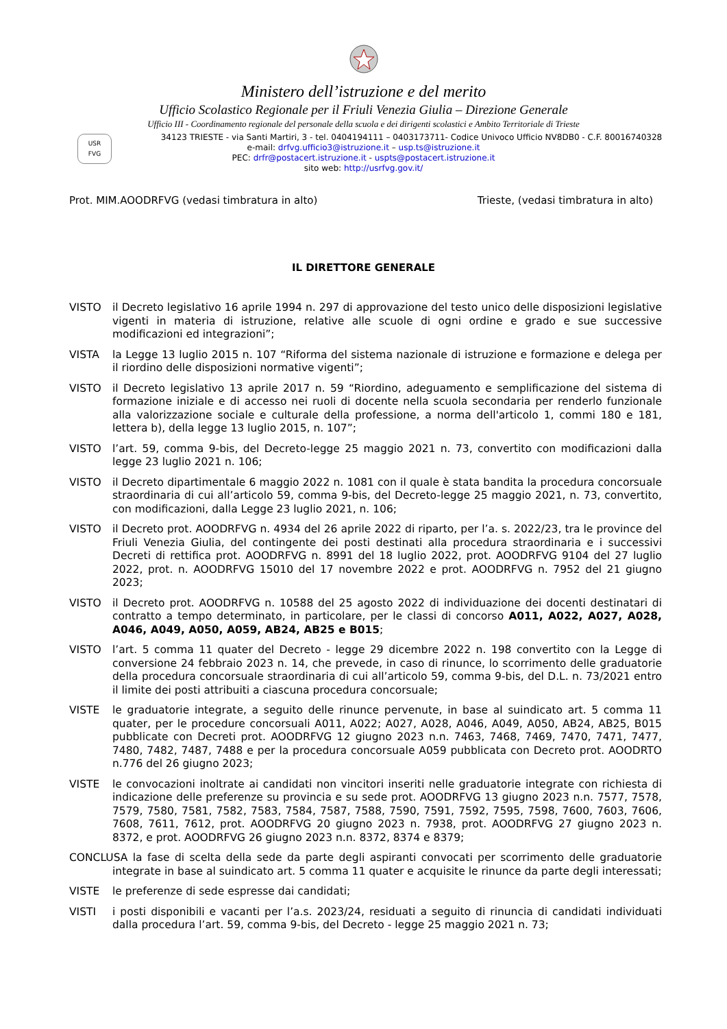Ministero dell’istruzione e del merito
Ufficio Scolastico Regionale per il Friuli Venezia Giulia – Direzione Generale
Ufficio III - Coordinamento regionale del personale della scuola e dei dirigenti scolastici e Ambito Territoriale di Trieste
USR FVG
34123 TRIESTE - via Santi Martiri, 3 - tel. 0404194111 – 0403173711- Codice Univoco Ufficio NV8DB0 - C.F. 80016740328
e-mail: drfvg.ufficio3@istruzione.it – usp.ts@istruzione.it
PEC: drfr@postacert.istruzione.it - uspts@postacert.istruzione.it
sito web: http://usrfvg.gov.it/
Prot. MIM.AOODRFVG (vedasi timbratura in alto) Trieste, (vedasi timbratura in alto)
IL DIRETTORE GENERALE
VISTO il Decreto legislativo 16 aprile 1994 n. 297 di approvazione del testo unico delle disposizioni legislative vigenti in materia di istruzione, relative alle scuole di ogni ordine e grado e sue successive modificazioni ed integrazioni”;
VISTA la Legge 13 luglio 2015 n. 107 “Riforma del sistema nazionale di istruzione e formazione e delega per il riordino delle disposizioni normative vigenti”;
VISTO il Decreto legislativo 13 aprile 2017 n. 59 “Riordino, adeguamento e semplificazione del sistema di formazione iniziale e di accesso nei ruoli di docente nella scuola secondaria per renderlo funzionale alla valorizzazione sociale e culturale della professione, a norma dell'articolo 1, commi 180 e 181, lettera b), della legge 13 luglio 2015, n. 107”;
VISTO l’art. 59, comma 9-bis, del Decreto-legge 25 maggio 2021 n. 73, convertito con modificazioni dalla legge 23 luglio 2021 n. 106;
VISTO il Decreto dipartimentale 6 maggio 2022 n. 1081 con il quale è stata bandita la procedura concorsuale straordinaria di cui all’articolo 59, comma 9-bis, del Decreto-legge 25 maggio 2021, n. 73, convertito, con modificazioni, dalla Legge 23 luglio 2021, n. 106;
VISTO il Decreto prot. AOODRFVG n. 4934 del 26 aprile 2022 di riparto, per l’a. s. 2022/23, tra le province del Friuli Venezia Giulia, del contingente dei posti destinati alla procedura straordinaria e i successivi Decreti di rettifica prot. AOODRFVG n. 8991 del 18 luglio 2022, prot. AOODRFVG 9104 del 27 luglio 2022, prot. n. AOODRFVG 15010 del 17 novembre 2022 e prot. AOODRFVG n. 7952 del 21 giugno 2023;
VISTO il Decreto prot. AOODRFVG n. 10588 del 25 agosto 2022 di individuazione dei docenti destinatari di contratto a tempo determinato, in particolare, per le classi di concorso A011, A022, A027, A028, A046, A049, A050, A059, AB24, AB25 e B015;
VISTO l’art. 5 comma 11 quater del Decreto - legge 29 dicembre 2022 n. 198 convertito con la Legge di conversione 24 febbraio 2023 n. 14, che prevede, in caso di rinunce, lo scorrimento delle graduatorie della procedura concorsuale straordinaria di cui all’articolo 59, comma 9-bis, del D.L. n. 73/2021 entro il limite dei posti attribuiti a ciascuna procedura concorsuale;
VISTE le graduatorie integrate, a seguito delle rinunce pervenute, in base al suindicato art. 5 comma 11 quater, per le procedure concorsuali A011, A022; A027, A028, A046, A049, A050, AB24, AB25, B015 pubblicate con Decreti prot. AOODRFVG 12 giugno 2023 n.n. 7463, 7468, 7469, 7470, 7471, 7477, 7480, 7482, 7487, 7488 e per la procedura concorsuale A059 pubblicata con Decreto prot. AOODRTO n.776 del 26 giugno 2023;
VISTE le convocazioni inoltrate ai candidati non vincitori inseriti nelle graduatorie integrate con richiesta di indicazione delle preferenze su provincia e su sede prot. AOODRFVG 13 giugno 2023 n.n. 7577, 7578, 7579, 7580, 7581, 7582, 7583, 7584, 7587, 7588, 7590, 7591, 7592, 7595, 7598, 7600, 7603, 7606, 7608, 7611, 7612, prot. AOODRFVG 20 giugno 2023 n. 7938, prot. AOODRFVG 27 giugno 2023 n. 8372, e prot. AOODRFVG 26 giugno 2023 n.n. 8372, 8374 e 8379;
CONCLUSA la fase di scelta della sede da parte degli aspiranti convocati per scorrimento delle graduatorie integrate in base al suindicato art. 5 comma 11 quater e acquisite le rinunce da parte degli interessati;
VISTE le preferenze di sede espresse dai candidati;
VISTI i posti disponibili e vacanti per l’a.s. 2023/24, residuati a seguito di rinuncia di candidati individuati dalla procedura l’art. 59, comma 9-bis, del Decreto - legge 25 maggio 2021 n. 73;